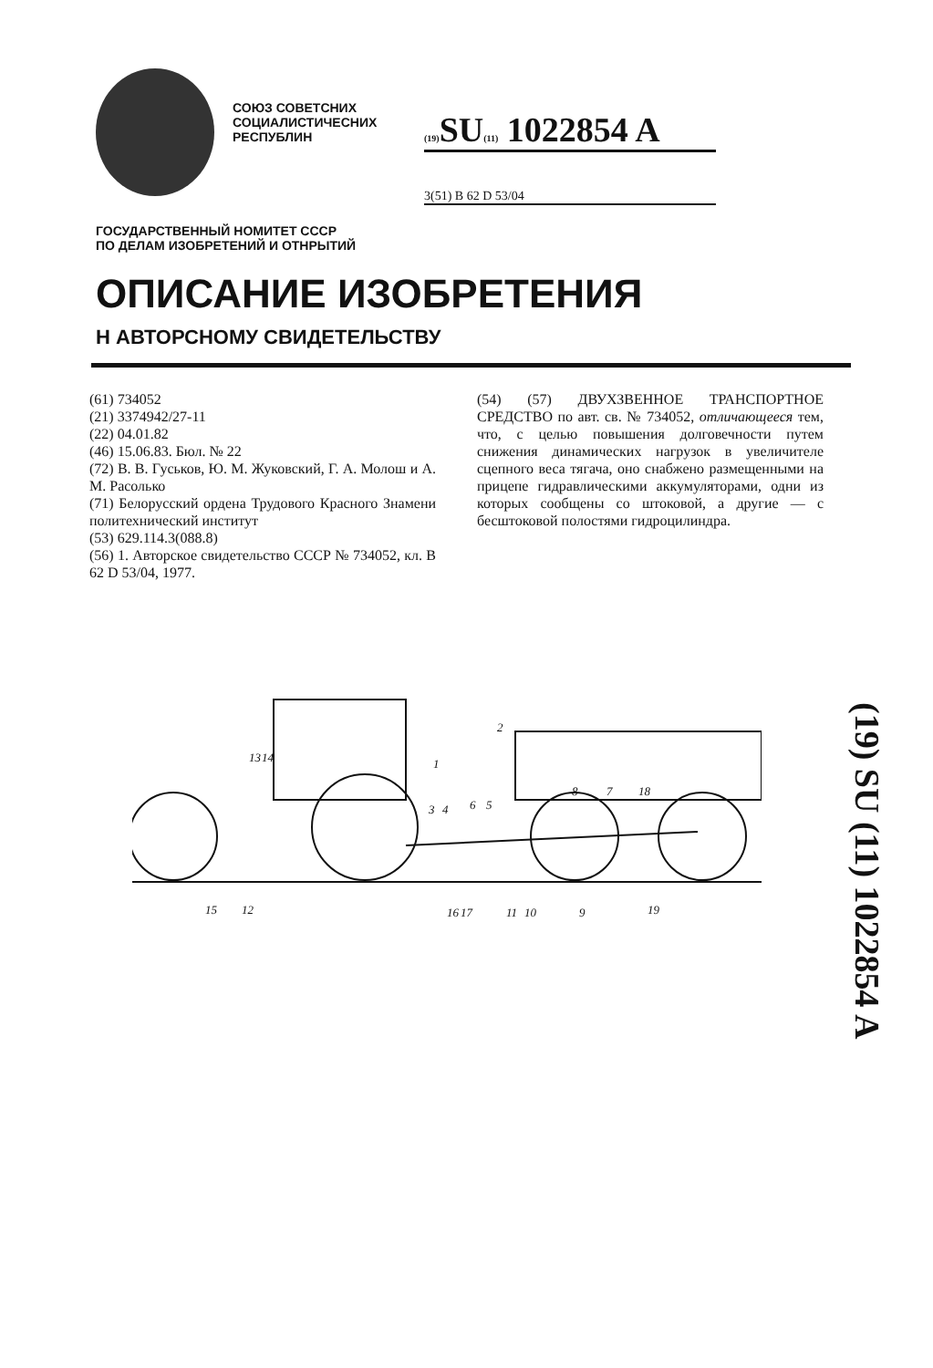СОЮЗ СОВЕТСНИХ СОЦИАЛИСТИЧЕСНИХ РЕСПУБЛИН
(19) SU(11) 1022854 A
3(51) B 62 D 53/04
ГОСУДАРСТВЕННЫЙ НОМИТЕТ СССР
ПО ДЕЛАМ ИЗОБРЕТЕНИЙ И ОТНРЫТИЙ
ОПИСАНИЕ ИЗОБРЕТЕНИЯ
Н АВТОРСНОМУ СВИДЕТЕЛЬСТВУ
(61) 734052
(21) 3374942/27-11
(22) 04.01.82
(46) 15.06.83. Бюл. № 22
(72) В. В. Гуськов, Ю. М. Жуковский, Г. А. Молош и А. М. Расолько
(71) Белорусский ордена Трудового Красного Знамени политехнический институт
(53) 629.114.3(088.8)
(56) 1. Авторское свидетельство СССР № 734052, кл. В 62 D 53/04, 1977.
(54) (57) ДВУХЗВЕННОЕ ТРАНСПОРТНОЕ СРЕДСТВО по авт. св. № 734052, отличающееся тем, что, с целью повышения долговечности путем снижения динамических нагрузок в увеличителе сцепного веса тягача, оно снабжено размещенными на прицепе гидравлическими аккумуляторами, одни из которых сообщены со штоковой, а другие — с бесштоковой полостями гидроцилиндра.
1
2
3
4
5
6
7
8
9
10
11
12
13
14
15
16
17
18
19
(19) SU (11) 1022854 A